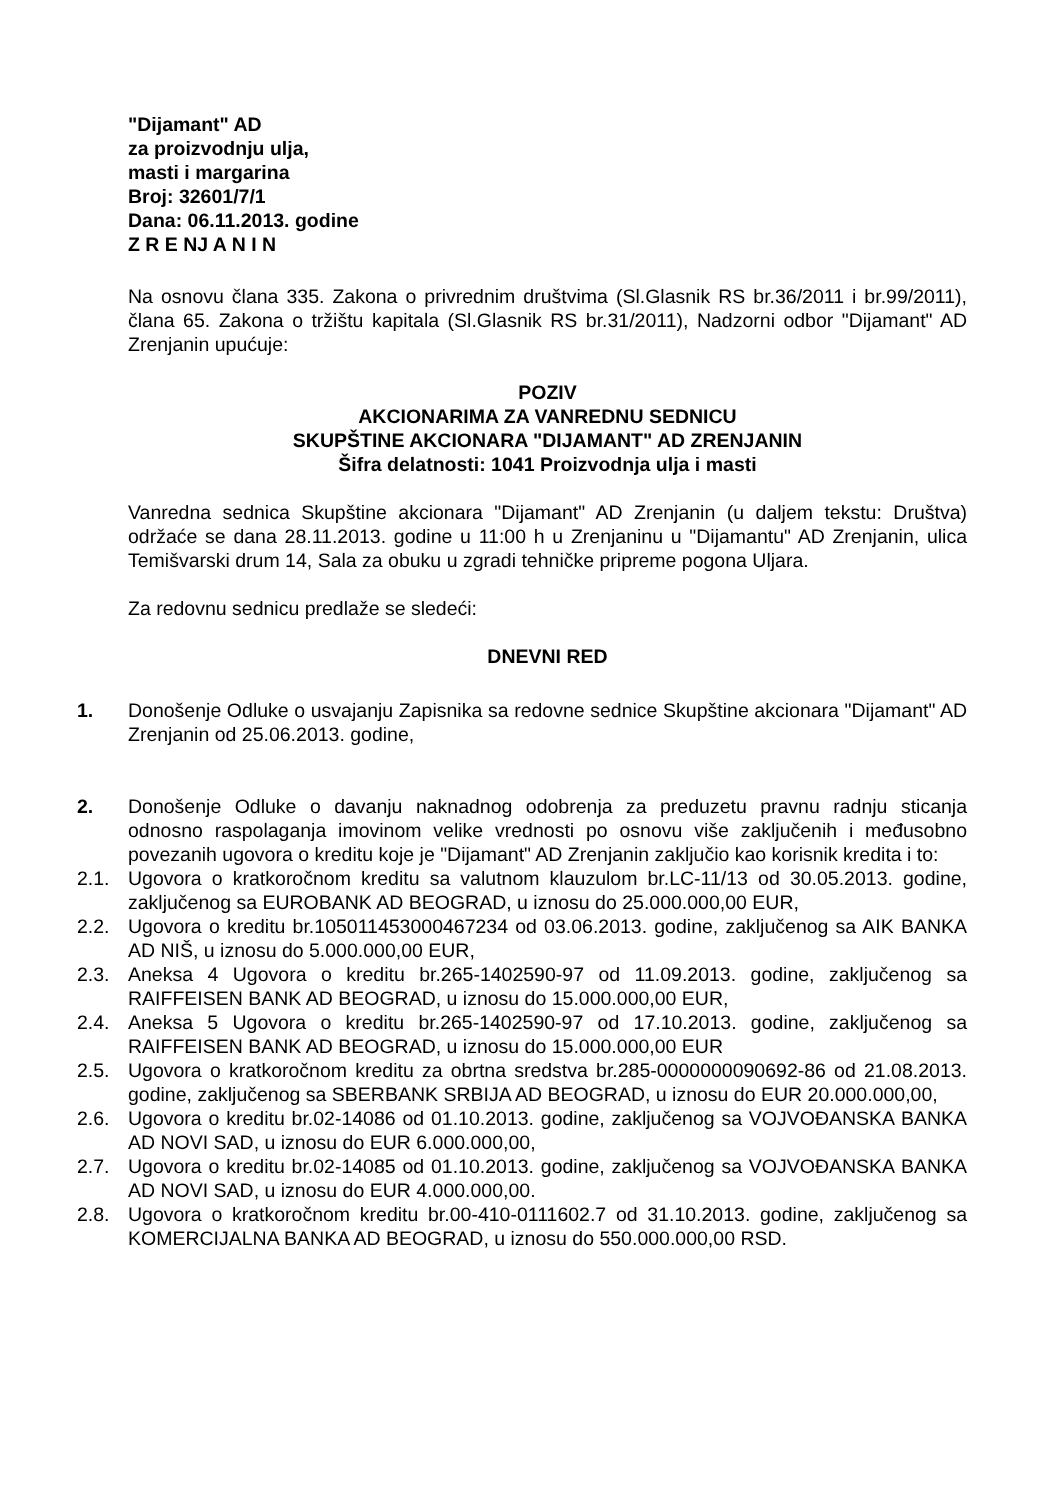"Dijamant" AD
za proizvodnju ulja,
masti i margarina
Broj: 32601/7/1
Dana: 06.11.2013. godine
Z R E NJ A N I N
Na osnovu člana 335. Zakona o privrednim društvima (Sl.Glasnik RS br.36/2011 i br.99/2011), člana 65. Zakona o tržištu kapitala (Sl.Glasnik RS br.31/2011), Nadzorni odbor "Dijamant" AD Zrenjanin upućuje:
POZIV
AKCIONARIMA ZA VANREDNU SEDNICU
SKUPŠTINE AKCIONARA "DIJAMANT" AD ZRENJANIN
Šifra delatnosti: 1041 Proizvodnja ulja i masti
Vanredna sednica Skupštine akcionara "Dijamant" AD Zrenjanin (u daljem tekstu: Društva) održaće se dana 28.11.2013. godine u 11:00 h u Zrenjaninu u "Dijamantu" AD Zrenjanin, ulica Temišvarski drum 14, Sala za obuku u zgradi tehničke pripreme pogona Uljara.
Za redovnu sednicu predlaže se sledeći:
DNEVNI RED
1. Donošenje Odluke o usvajanju Zapisnika sa redovne sednice Skupštine akcionara "Dijamant" AD Zrenjanin od 25.06.2013. godine,
2. Donošenje Odluke o davanju naknadnog odobrenja za preduzetu pravnu radnju sticanja odnosno raspolaganja imovinom velike vrednosti po osnovu više zaključenih i međusobno povezanih ugovora o kreditu koje je "Dijamant" AD Zrenjanin zaključio kao korisnik kredita i to:
2.1. Ugovora o kratkoročnom kreditu sa valutnom klauzulom br.LC-11/13 od 30.05.2013. godine, zaključenog sa EUROBANK AD BEOGRAD, u iznosu do 25.000.000,00 EUR,
2.2. Ugovora o kreditu br.105011453000467234 od 03.06.2013. godine, zaključenog sa AIK BANKA AD NIŠ, u iznosu do 5.000.000,00 EUR,
2.3. Aneksa 4 Ugovora o kreditu br.265-1402590-97 od 11.09.2013. godine, zaključenog sa RAIFFEISEN BANK AD BEOGRAD, u iznosu do 15.000.000,00 EUR,
2.4. Aneksa 5 Ugovora o kreditu br.265-1402590-97 od 17.10.2013. godine, zaključenog sa RAIFFEISEN BANK AD BEOGRAD, u iznosu do 15.000.000,00 EUR
2.5. Ugovora o kratkoročnom kreditu za obrtna sredstva br.285-0000000090692-86 od 21.08.2013. godine, zaključenog sa SBERBANK SRBIJA AD BEOGRAD, u iznosu do EUR 20.000.000,00,
2.6. Ugovora o kreditu br.02-14086 od 01.10.2013. godine, zaključenog sa VOJVOĐANSKA BANKA AD NOVI SAD, u iznosu do EUR 6.000.000,00,
2.7. Ugovora o kreditu br.02-14085 od 01.10.2013. godine, zaključenog sa VOJVOĐANSKA BANKA AD NOVI SAD, u iznosu do EUR 4.000.000,00.
2.8. Ugovora o kratkoročnom kreditu br.00-410-0111602.7 od 31.10.2013. godine, zaključenog sa KOMERCIJALNA BANKA AD BEOGRAD, u iznosu do 550.000.000,00 RSD.